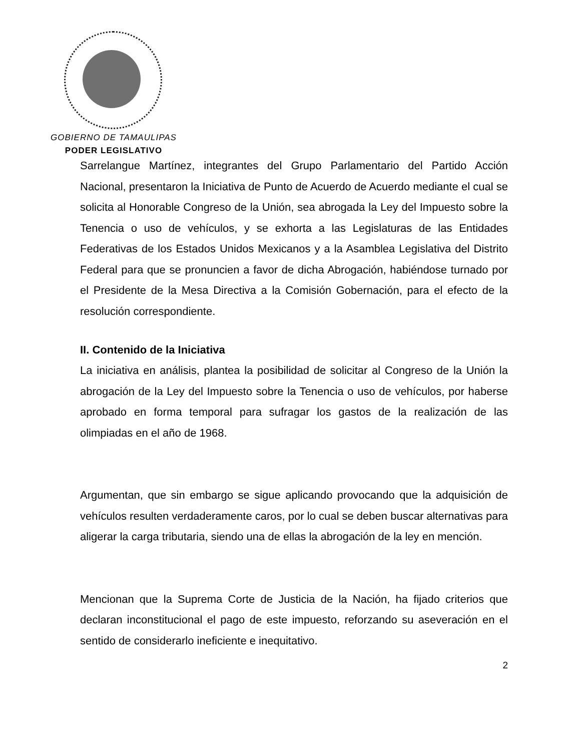GOBIERNO DE TAMAULIPAS
PODER LEGISLATIVO
Sarrelangue Martínez, integrantes del Grupo Parlamentario del Partido Acción Nacional, presentaron la Iniciativa de Punto de Acuerdo de Acuerdo mediante el cual se solicita al Honorable Congreso de la Unión, sea abrogada la Ley del Impuesto sobre la Tenencia o uso de vehículos, y se exhorta a las Legislaturas de las Entidades Federativas de los Estados Unidos Mexicanos y a la Asamblea Legislativa del Distrito Federal para que se pronuncien a favor de dicha Abrogación, habiéndose turnado por el Presidente de la Mesa Directiva a la Comisión Gobernación, para el efecto de la resolución correspondiente.
II. Contenido de la Iniciativa
La iniciativa en análisis, plantea la posibilidad de solicitar al Congreso de la Unión la abrogación de la Ley del Impuesto sobre la Tenencia o uso de vehículos, por haberse aprobado en forma temporal para sufragar los gastos de la realización de las olimpiadas en el año de 1968.
Argumentan, que sin embargo se sigue aplicando provocando que la adquisición de vehículos resulten verdaderamente caros, por lo cual se deben buscar alternativas para aligerar la carga tributaria, siendo una de ellas la abrogación de la ley en mención.
Mencionan que la Suprema Corte de Justicia de la Nación, ha fijado criterios que declaran inconstitucional el pago de este impuesto, reforzando su aseveración en el sentido de considerarlo ineficiente e inequitativo.
2